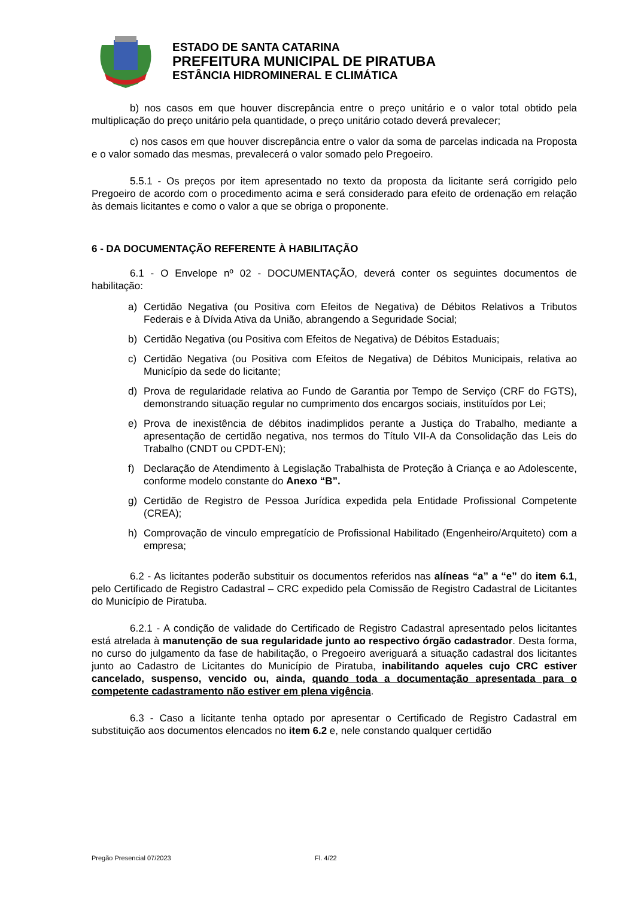ESTADO DE SANTA CATARINA
PREFEITURA MUNICIPAL DE PIRATUBA
ESTÂNCIA HIDROMINERAL E CLIMÁTICA
b) nos casos em que houver discrepância entre o preço unitário e o valor total obtido pela multiplicação do preço unitário pela quantidade, o preço unitário cotado deverá prevalecer;
c) nos casos em que houver discrepância entre o valor da soma de parcelas indicada na Proposta e o valor somado das mesmas, prevalecerá o valor somado pelo Pregoeiro.
5.5.1 - Os preços por item apresentado no texto da proposta da licitante será corrigido pelo Pregoeiro de acordo com o procedimento acima e será considerado para efeito de ordenação em relação às demais licitantes e como o valor a que se obriga o proponente.
6 - DA DOCUMENTAÇÃO REFERENTE À HABILITAÇÃO
6.1 - O Envelope nº 02 - DOCUMENTAÇÃO, deverá conter os seguintes documentos de habilitação:
a) Certidão Negativa (ou Positiva com Efeitos de Negativa) de Débitos Relativos a Tributos Federais e à Dívida Ativa da União, abrangendo a Seguridade Social;
b) Certidão Negativa (ou Positiva com Efeitos de Negativa) de Débitos Estaduais;
c) Certidão Negativa (ou Positiva com Efeitos de Negativa) de Débitos Municipais, relativa ao Município da sede do licitante;
d) Prova de regularidade relativa ao Fundo de Garantia por Tempo de Serviço (CRF do FGTS), demonstrando situação regular no cumprimento dos encargos sociais, instituídos por Lei;
e) Prova de inexistência de débitos inadimplidos perante a Justiça do Trabalho, mediante a apresentação de certidão negativa, nos termos do Título VII-A da Consolidação das Leis do Trabalho (CNDT ou CPDT-EN);
f) Declaração de Atendimento à Legislação Trabalhista de Proteção à Criança e ao Adolescente, conforme modelo constante do Anexo “B”.
g) Certidão de Registro de Pessoa Jurídica expedida pela Entidade Profissional Competente (CREA);
h) Comprovação de vinculo empregatício de Profissional Habilitado (Engenheiro/Arquiteto) com a empresa;
6.2 - As licitantes poderão substituir os documentos referidos nas alíneas “a” a “e” do item 6.1, pelo Certificado de Registro Cadastral – CRC expedido pela Comissão de Registro Cadastral de Licitantes do Município de Piratuba.
6.2.1 - A condição de validade do Certificado de Registro Cadastral apresentado pelos licitantes está atrelada à manutenção de sua regularidade junto ao respectivo órgão cadastrador. Desta forma, no curso do julgamento da fase de habilitação, o Pregoeiro averiguará a situação cadastral dos licitantes junto ao Cadastro de Licitantes do Município de Piratuba, inabilitando aqueles cujo CRC estiver cancelado, suspenso, vencido ou, ainda, quando toda a documentação apresentada para o competente cadastramento não estiver em plena vigência.
6.3 - Caso a licitante tenha optado por apresentar o Certificado de Registro Cadastral em substituição aos documentos elencados no item 6.2 e, nele constando qualquer certidão
Pregão Presencial 07/2023 Fl. 4/22